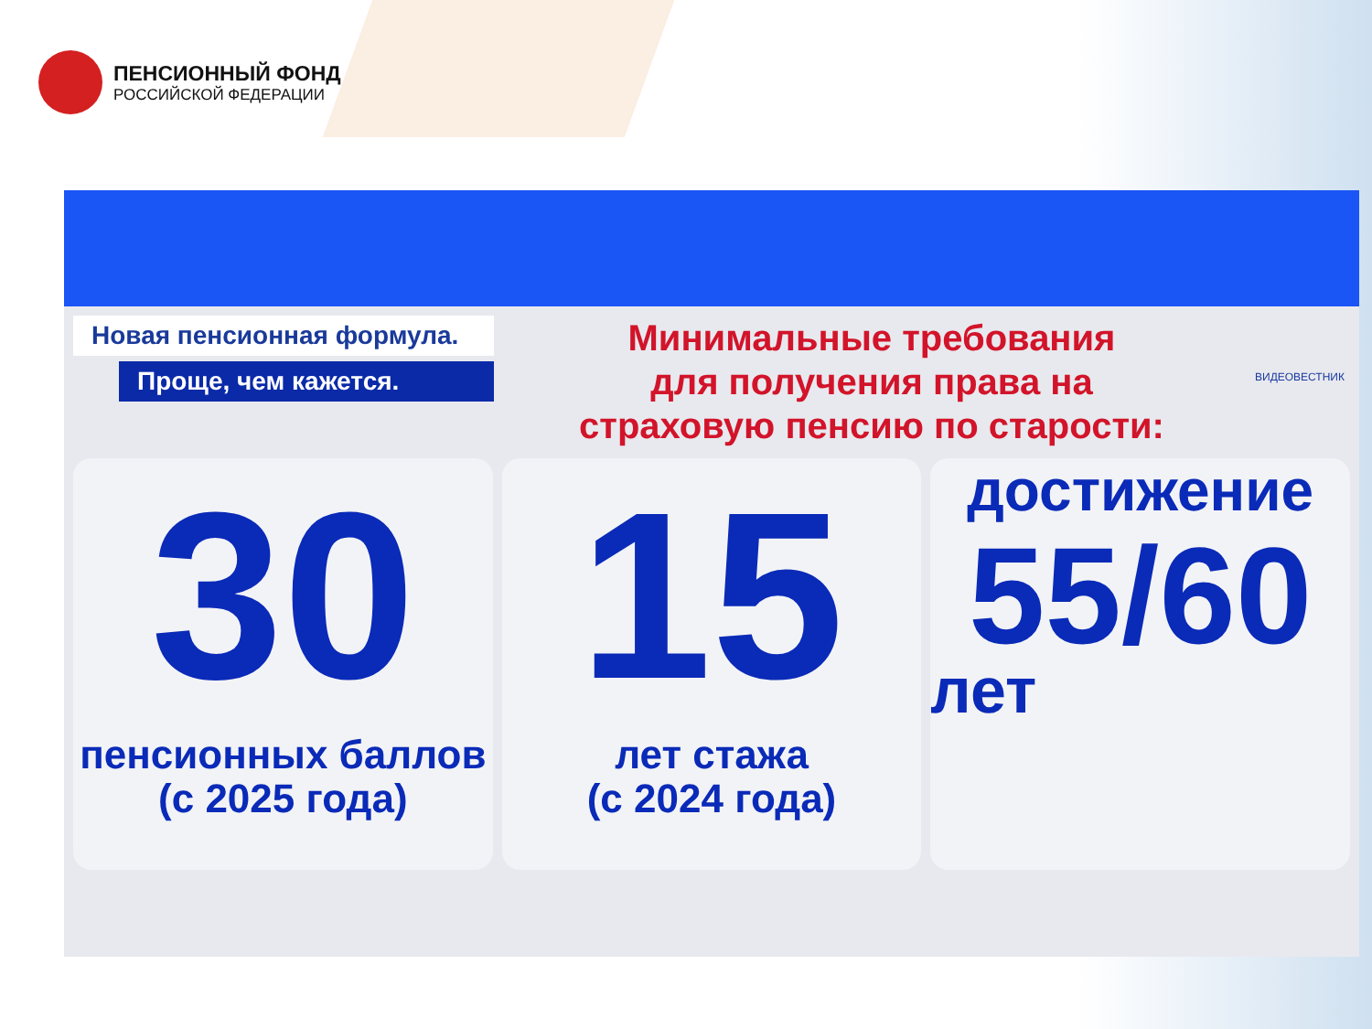ПЕНСИОННЫЙ ФОНД
РОССИЙСКОЙ ФЕДЕРАЦИИ
Новая пенсионная формула.
Проще, чем кажется.
Минимальные требования
для получения права на
страховую пенсию по старости:
ВИДЕОВЕСТНИК
30
пенсионных баллов
(с 2025 года)
15
лет стажа
(с 2024 года)
достижение
55/60
лет